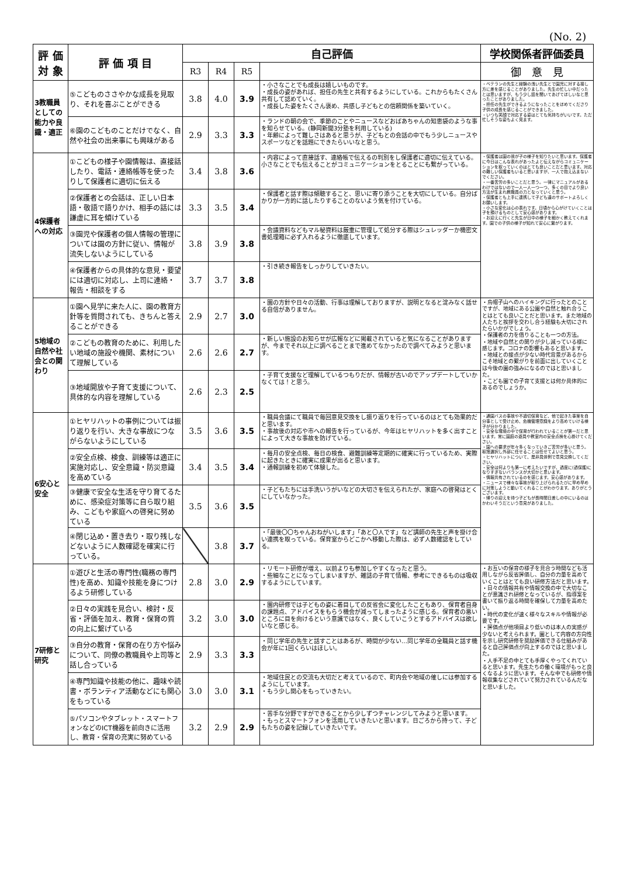(No. 2)
| 評 価 対 象 | 評 価 項 目 | 自己評価 | | | | 学校関係者評価委員 |
| --- | --- | --- | --- | --- | --- | --- |
| | | R3 | R4 | R5 | | 御 意 見 |
| 3教職員としての能力や良識・適正 | ⑤こどものささやかな成長を見取り、それを喜ぶことができる | 3.8 | 4.0 | 3.9 | ・小さなことでも成長は嬉しいものです。 ・成長の姿があれば、担任の先生と共有するようにしている。これからもたくさん共有して認めていく。 ・成長した姿をたくさん褒め、共感し子どもとの信頼関係を築いていく。 | ・ベテランの先生と経験の浅い先生とで園児に対する接し方に差を感じることがありました。先生の忙しい中だったとは思いますが、もう少し話を聞いてあげてほしいなと思ったことがありました。 ・担任の先生ができるようになったことをほめてくださり子供の成長を感じることができました。 ・いつも笑顔で対応する姿はとても気持ちがいいです。ただ忙しそうな姿もよく見ます。 |
| | ⑥園のこどものことだけでなく、自然や社会の出来事にも興味がある | 2.9 | 3.3 | 3.3 | ・ランドの朝の会で、季節のことやニュースなどおばあちゃんの知恵袋のような事を知らせている。(静岡新聞3分塾を利用している) ・年齢によって難しさはあると思うが、子どもとの会話の中でもう少しニュースやスポーツなどを話題にできたらいいなと思う。 | |
| 4保護者への対応 | ①こどもの様子や園情報は、直接話したり、電話・連絡帳等を使ったりして保護者に適切に伝える | 3.4 | 3.8 | 3.6 | ・内容によって直接話す、連絡帳で伝えるの判別をし保護者に適切に伝えている。小さなことでも伝えることがコミュニケーションをとることにも繋がっている。 | ・保護者は園の我が子の様子を知りたいと思います。保護者に今日はこんな表れがあったよと伝えながらコミュニケーションを取っていくのはとても良いことだと思います。対応の難しい保護者もいると思いますが、一人で抱え込まないでください。 ・一番苦労の多いことだと思う。一律にマニュアルがあるわけではないので一人一人一つ一つ、多くの目でより良い方法が生まれ教職員の力となっていくと思う。 ・保護者とも上手に連携して子ども達のサポートよろしくお願いします。 ・小さな変化は心の表れです。日頃から心がけていくことは子を預けるものとして安心感があります。 ・お迎えに行くと先生が日中の様子を細かく教えてくれます。園での子供の様子が知れて安心に繋がります。 |
| | ②保護者との会話は、正しい日本語・敬語で語りかけ、相手の話には謙虚に耳を傾けている | 3.3 | 3.5 | 3.4 | ・保護者と話す際は傾聴すること、思いに寄り添うことを大切にしている。自分ばかりが一方的に話したりすることのないよう気を付けている。 | |
| | ③園児や保護者の個人情報の管理については園の方針に従い、情報が流失しないようにしている | 3.8 | 3.9 | 3.8 | ・会議資料などもマル秘資料は厳重に管理して処分する際はシュレッダーか機密文書処理箱に必ず入れるように徹底しています。 | |
| | ④保護者からの具体的な意見・要望には適切に対応し、上司に連絡・報告・相談をする | 3.7 | 3.7 | 3.8 | ・引き続き報告をしっかりしていきたい。 | |
| 5地域の自然や社会との関わり | ①園へ見学に来た人に、園の教育方針等を質問されても、きちんと答えることができる | 2.9 | 2.7 | 3.0 | ・園の方針や日々の活動、行事は理解しておりますが、説明となると淀みなく話せる自信がありません。 | ・烏帽子山へのハイキングに行ったとのことですが、地域にある公園や自然と触れ合うことはとても良いことだと思います。また地域の人たちと挨拶を交わし合う経験も大切にされたらいかがでしょう。 ・保護者の力を借りることも一つの方法。 ・地域や自然との関りが少し減っている様に感じます。コロナの影響もあると思います。 ・地域との接点が少ない時代背景があるからこそ地域との繋がりを前面に出していくことは今後の園の強みになるのではと思いました。 ・こども園での子育て支援とは何か具体的にあるのでしょうか。 |
| | ②こどもの教育のために、利用したい地域の施設や機関、素材について理解している | 2.6 | 2.6 | 2.7 | ・新しい施設のお知らせが広報などに掲載されていると気になることがありますが、今までそれ以上に調べることまで進めてなかったので調べてみようと思います。 | |
| | ③地域開放や子育て支援について、具体的な内容を理解している | 2.6 | 2.3 | 2.5 | ・子育て支援など理解しているつもりだが、情報が古いのでアップデートしていかなくては！と思う。 | |
| 6安心と安全 | ①ヒヤリハットの事例については振り返りを行い、大きな事故につながらないようにしている | 3.5 | 3.6 | 3.5 | ・職員会議にて職員で毎回意見交換をし振り返りを行っているのはとても効果的だと思います。 ・事故後の対応や市への報告を行っているが、今年はヒヤリハットを多く出すことによって大きな事故を防げている。 | ・通園バスの事故や不適切保育など、他で起きた事案を自分事として受け止め、危機管理意識をより高めていける様子が分かりました。 ・安全な環境の中で保育が行われていることが第一だと思います。常に園庭の遊具や教室内の安全点検を心掛けてください。 ・園への要求が年々多くなっていきご苦労が多いと思う。取捨選択し外部に任せることは任せてよいと思う。 ・ヒヤリハットについて、是非具体例で意見交換してください。 ・安全は何よりも第一に考えたいですが、過度に(過保護)になりすぎないバランスが大切かと思います。 ・情報共有されているのを感じます。安心感があります。 ・ニュースで様々な事故が取り上げられるたびに早め早めに対策しようと動いてくれることがわかります。ありがとうございます。 ・帰りの迎えを待つ子どもが長時間日差しの中にいるのはかわいそうだという意見がありました。 |
| | ②安全点検、検食、訓練等は適正に実施対応し、安全意識・防災意識を高めている | 3.4 | 3.5 | 3.4 | ・毎月の安全点検、毎日の検食、避難訓練等定期的に確実に行っているため、実際に起きたときに確実に成果が出ると思います。 ・通報訓練を初めて体験した。 | |
| | ③健康で安全な生活を守り育てるために、感染症対策等に自ら取り組み、こどもや家庭への啓発に努めている | 3.5 | 3.6 | 3.5 | ・子どもたちには手洗いうがいなどの大切さを伝えられたが、家庭への啓発はとくにしていなかった。 | |
| | ④閉じ込め・置き去り・取り残しなどないように人数確認を確実に行っている。 | | 3.8 | 3.7 | ・「最後〇〇ちゃんおねがいします」「あと〇人です」など講師の先生と声を掛け合い連携を取っている。保育室からどこかへ移動した際は、必ず人数確認をしている。 | |
| 7研修と研究 | ①遊びと生活の専門性(職務の専門性)を高め、知識や技能を身につけるよう研修している | 2.8 | 3.0 | 2.9 | ・リモート研修が増え、以前よりも参加しやすくなったと思う。 ・些細なことになってしまいますが、雑誌の子育て情報、参考にできるものは吸収するようにしています。 | ・お互いの保育の様子を見合う時間なども活用しながら反省評価し、自分の力量を高めていくことはとても良い研修方法だと思います。 ・日々の情報共有や情報交換の中で大切なことが意識され研修となっているが、指導案を書いて振り返る時間を確保して力量を高めたい。 ・時代の変化が速く様々なスキルや情報が必要です。 ・評価点が他項目より低いのは本人の実感が少ないと考えられます。園として内容の方向性を示し研究研修を奨励評価できる仕組みがあると自己評価点が向上するのではと思いました。 ・人手不足の中とても手厚くやってくれていると思います。先生たちの働く環境がもっと良くなるように思います。そんな中でも研修や情報収集などされていて努力されているんだなと思いました。 |
| | ②日々の実践を見合い、検討・反省・評価を加え、教育・保育の質の向上に繋げている | 3.2 | 3.0 | 3.0 | ・園内研修では子どもの姿に着目しての反省会に変化したこともあり、保育者自身の課題点、アドバイスをもらう機会が減ってしまったように感じる。保育者の悪いところに目を向けるという意識ではなく、良くしていこうとするアドバイスは欲しいなと感じる。 | |
| | ③自分の教育・保育の在り方や悩みについて、同僚の教職員や上司等と話し合っている | 2.9 | 3.3 | 3.3 | ・同じ学年の先生と話すことはあるが、時間が少ない…同じ学年の全職員と話す機会が年に1回くらいはほしい。 | |
| | ④専門知識や技能の他に、趣味や読書・ボランティア活動などにも関心をもっている | 3.0 | 3.0 | 3.1 | ・地域住民との交流も大切だと考えているので、町内会や地域の催しには参加するようにしています。 ・もう少し関心をもっていきたい。 | |
| | ⑤パソコンやタブレット・スマートフォンなどのICT機器を前向きに活用し、教育・保育の充実に努めている | 3.2 | 2.9 | 2.9 | ・苦手な分野ですができることから少しずつチャレンジしてみようと思います。 ・もっとスマートフォンを活用していきたいと思います。日ごろから持って、子どもたちの姿を記録していきたいです。 | |